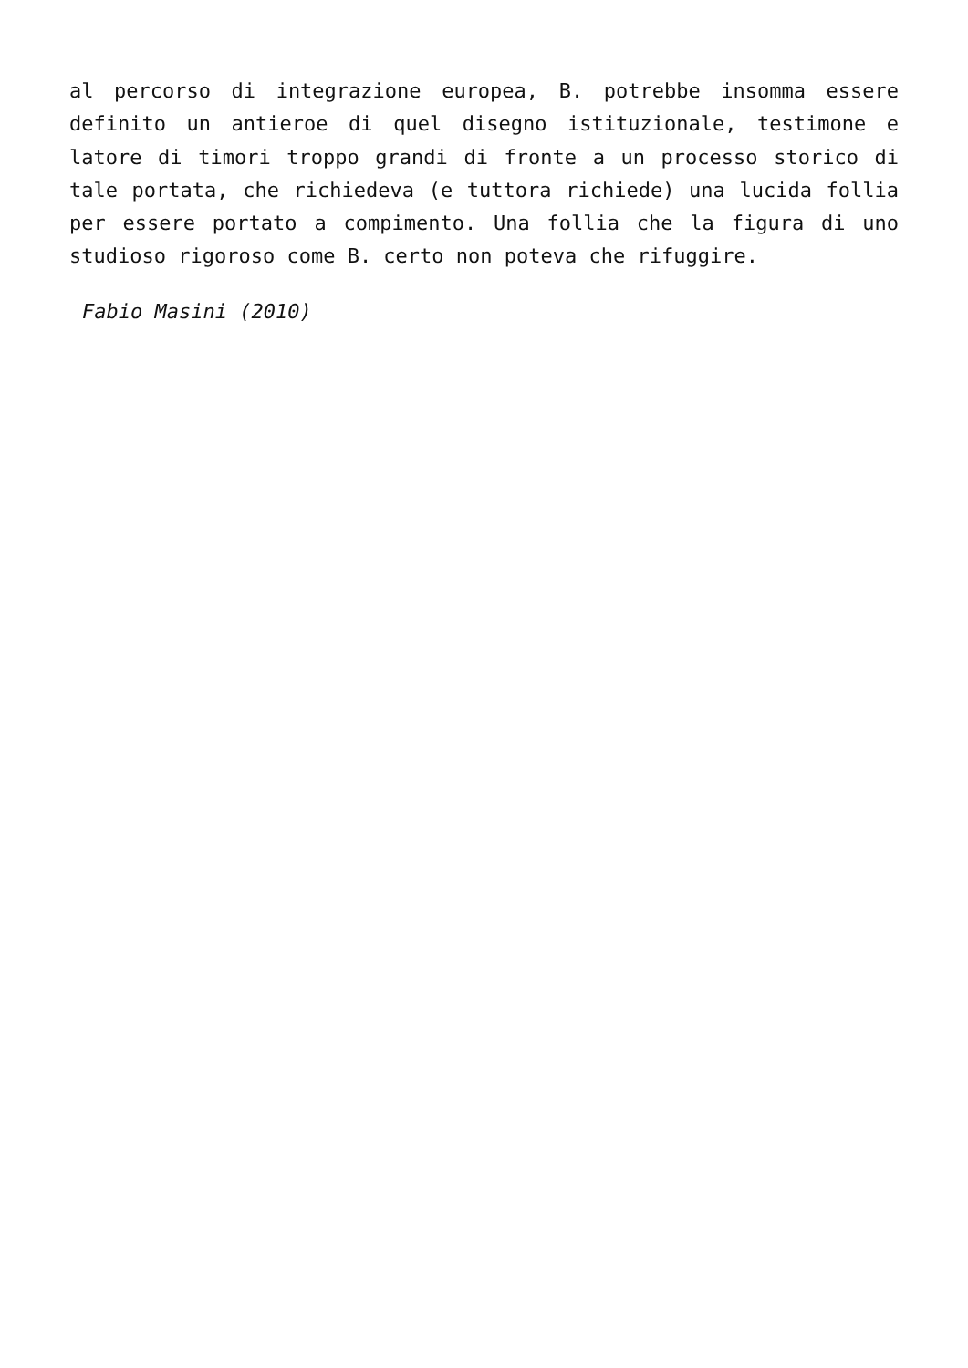al percorso di integrazione europea, B. potrebbe insomma essere definito un antieroe di quel disegno istituzionale, testimone e latore di timori troppo grandi di fronte a un processo storico di tale portata, che richiedeva (e tuttora richiede) una lucida follia per essere portato a compimento. Una follia che la figura di uno studioso rigoroso come B. certo non poteva che rifuggire.
Fabio Masini (2010)